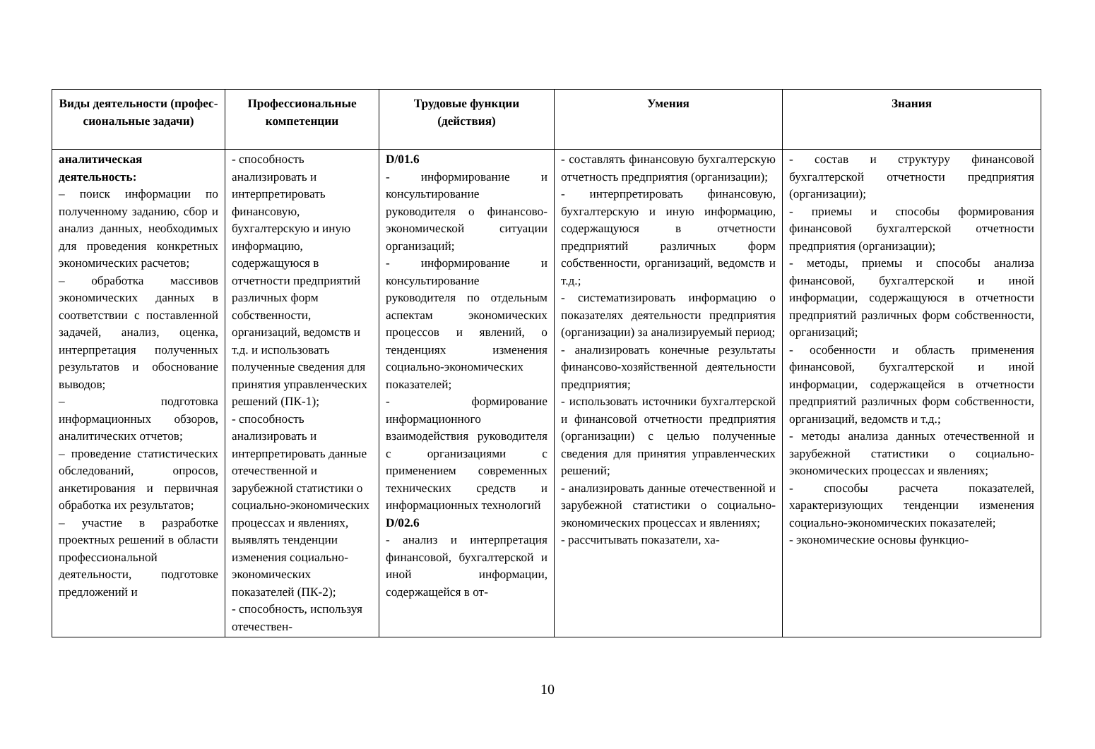| Виды деятельности (профес-сиональные задачи) | Профессиональные компетенции | Трудовые функции (действия) | Умения | Знания |
| --- | --- | --- | --- | --- |
| аналитическая деятельность: – поиск информации по полученному заданию, сбор и анализ данных, необходимых для проведения конкретных экономических расчетов; – обработка массивов экономических данных в соответствии с поставленной задачей, анализ, оценка, интерпретация полученных результатов и обоснование выводов; – подготовка информационных обзоров, аналитических отчетов; – проведение статистических обследований, опросов, анкетирования и первичная обработка их результатов; – участие в разработке проектных решений в области профессиональной деятельности, подготовке предложений и | - способность анализировать и интерпретировать финансовую, бухгалтерскую и иную информацию, содержащуюся в отчетности предприятий различных форм собственности, организаций, ведомств и т.д. и использовать полученные сведения для принятия управленческих решений (ПК-1); - способность анализировать и интерпретировать данные отечественной и зарубежной статистики о социально-экономических процессах и явлениях, выявлять тенденции изменения социально-экономических показателей (ПК-2); - способность, используя отечествен- | D/01.6 - информирование и консультирование руководителя о финансово-экономической ситуации организаций; - информирование и консультирование руководителя по отдельным аспектам экономических процессов и явлений, о тенденциях изменения социально-экономических показателей; - формирование информационного взаимодействия руководителя с организациями с применением современных технических средств и информационных технологий D/02.6 - анализ и интерпретация финансовой, бухгалтерской и иной информации, содержащейся в от- | - составлять финансовую бухгалтерскую отчетность предприятия (организации); - интерпретировать финансовую, бухгалтерскую и иную информацию, содержащуюся в отчетности предприятий различных форм собственности, организаций, ведомств и т.д.; - систематизировать информацию о показателях деятельности предприятия (организации) за анализируемый период; - анализировать конечные результаты финансово-хозяйственной деятельности предприятия; - использовать источники бухгалтерской и финансовой отчетности предприятия (организации) с целью полученные сведения для принятия управленческих решений; - анализировать данные отечественной и зарубежной статистики о социально-экономических процессах и явлениях; - рассчитывать показатели, ха- | - состав и структуру финансовой бухгалтерской отчетности предприятия (организации); - приемы и способы формирования финансовой бухгалтерской отчетности предприятия (организации); - методы, приемы и способы анализа финансовой, бухгалтерской и иной информации, содержащуюся в отчетности предприятий различных форм собственности, организаций; - особенности и область применения финансовой, бухгалтерской и иной информации, содержащейся в отчетности предприятий различных форм собственности, организаций, ведомств и т.д.; - методы анализа данных отечественной и зарубежной статистики о социально-экономических процессах и явлениях; - способы расчета показателей, характеризующих тенденции изменения социально-экономических показателей; - экономические основы функцио- |
10